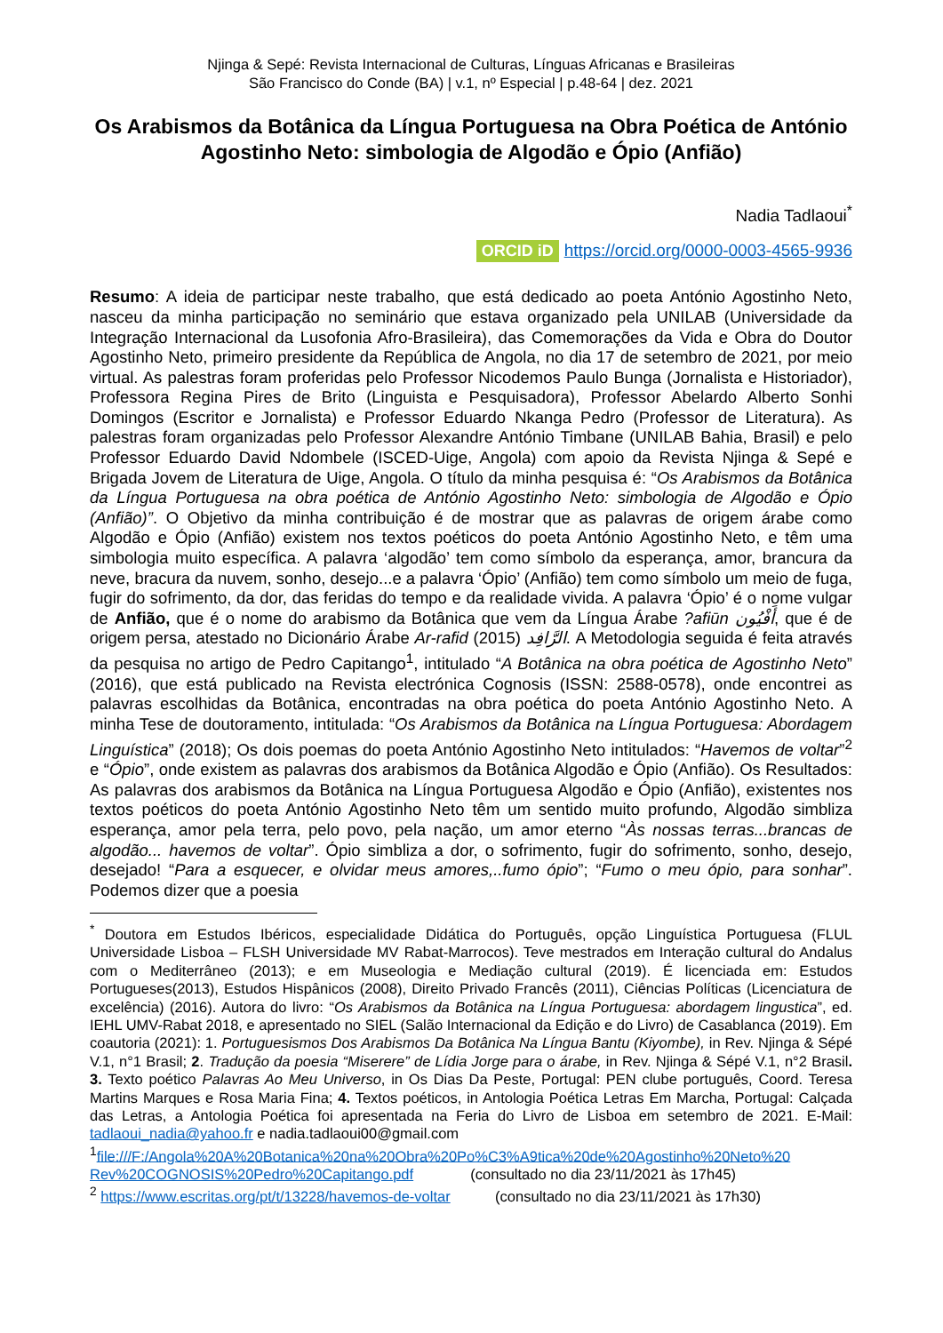Njinga & Sepé: Revista Internacional de Culturas, Línguas Africanas e Brasileiras
São Francisco do Conde (BA) | v.1, nº Especial | p.48-64 | dez. 2021
Os Arabismos da Botânica da Língua Portuguesa na Obra Poética de António Agostinho Neto: simbologia de Algodão e Ópio (Anfião)
Nadia Tadlaoui<sup>*</sup>
ORCID iD https://orcid.org/0000-0003-4565-9936
Resumo: A ideia de participar neste trabalho, que está dedicado ao poeta António Agostinho Neto, nasceu da minha participação no seminário que estava organizado pela UNILAB (Universidade da Integração Internacional da Lusofonia Afro-Brasileira), das Comemorações da Vida e Obra do Doutor Agostinho Neto, primeiro presidente da República de Angola, no dia 17 de setembro de 2021, por meio virtual. As palestras foram proferidas pelo Professor Nicodemos Paulo Bunga (Jornalista e Historiador), Professora Regina Pires de Brito (Linguista e Pesquisadora), Professor Abelardo Alberto Sonhi Domingos (Escritor e Jornalista) e Professor Eduardo Nkanga Pedro (Professor de Literatura). As palestras foram organizadas pelo Professor Alexandre António Timbane (UNILAB Bahia, Brasil) e pelo Professor Eduardo David Ndombele (ISCED-Uige, Angola) com apoio da Revista Njinga & Sepé e Brigada Jovem de Literatura de Uige, Angola. O título da minha pesquisa é: “Os Arabismos da Botânica da Língua Portuguesa na obra poética de António Agostinho Neto: simbologia de Algodão e Ópio (Anfião)”. O Objetivo da minha contribuição é de mostrar que as palavras de origem árabe como Algodão e Ópio (Anfião) existem nos textos poéticos do poeta António Agostinho Neto, e têm uma simbologia muito específica. A palavra ‘algodão’ tem como símbolo da esperança, amor, brancura da neve, bracura da nuvem, sonho, desejo...e a palavra ‘Ópio’ (Anfião) tem como símbolo um meio de fuga, fugir do sofrimento, da dor, das feridas do tempo e da realidade vivida. A palavra ‘Ópio’ é o nome vulgar de Anfião, que é o nome do arabismo da Botânica que vem da Língua Árabe ?afiūn أَفْيُون, que é de origem persa, atestado no Dicionário Árabe Ar-rafid الرَّافِد (2015). A Metodologia seguida é feita através da pesquisa no artigo de Pedro Capitango<sup>1</sup>, intitulado “A Botânica na obra poética de Agostinho Neto” (2016), que está publicado na Revista electrónica Cognosis (ISSN: 2588-0578), onde encontrei as palavras escolhidas da Botânica, encontradas na obra poética do poeta António Agostinho Neto. A minha Tese de doutoramento, intitulada: “Os Arabismos da Botânica na Língua Portuguesa: Abordagem Linguística” (2018); Os dois poemas do poeta António Agostinho Neto intitulados: “Havemos de voltar”<sup>2</sup> e “Ópio”, onde existem as palavras dos arabismos da Botânica Algodão e Ópio (Anfião). Os Resultados: As palavras dos arabismos da Botânica na Língua Portuguesa Algodão e Ópio (Anfião), existentes nos textos poéticos do poeta António Agostinho Neto têm um sentido muito profundo, Algodão simbliza esperança, amor pela terra, pelo povo, pela nação, um amor eterno “Às nossas terras...brancas de algodão... havemos de voltar”. Ópio simbliza a dor, o sofrimento, fugir do sofrimento, sonho, desejo, desejado! “Para a esquecer, e olvidar meus amores,..fumo ópio”; “Fumo o meu ópio, para sonhar”. Podemos dizer que a poesia
<sup>*</sup> Doutora em Estudos Ibéricos, especialidade Didática do Português, opção Linguística Portuguesa (FLUL Universidade Lisboa – FLSH Universidade MV Rabat-Marrocos). Teve mestrados em Interação cultural do Andalus com o Mediterrâneo (2013); e em Museologia e Mediação cultural (2019). É licenciada em: Estudos Portugueses(2013), Estudos Hispânicos (2008), Direito Privado Francês (2011), Ciências Políticas (Licenciatura de excelência) (2016). Autora do livro: “Os Arabismos da Botânica na Língua Portuguesa: abordagem lingustica”, ed. IEHL UMV-Rabat 2018, e apresentado no SIEL (Salão Internacional da Edição e do Livro) de Casablanca (2019). Em coautoria (2021): 1. Portuguesismos Dos Arabismos Da Botânica Na Língua Bantu (Kiyombe), in Rev. Njinga & Sépé V.1, n°1 Brasil; 2. Tradução da poesia “Miserere” de Lídia Jorge para o árabe, in Rev. Njinga & Sépé V.1, n°2 Brasil. 3. Texto poético Palavras Ao Meu Universo, in Os Dias Da Peste, Portugal: PEN clube português, Coord. Teresa Martins Marques e Rosa Maria Fina; 4. Textos poéticos, in Antologia Poética Letras Em Marcha, Portugal: Calçada das Letras, a Antologia Poética foi apresentada na Feria do Livro de Lisboa em setembro de 2021. E-Mail: tadlaoui_nadia@yahoo.fr e nadia.tadlaoui00@gmail.com
<sup>1</sup> file:///F:/Angola%20A%20Botanica%20na%20Obra%20Po%C3%A9tica%20de%20Agostinho%20Neto%20 Rev%20COGNOSIS%20Pedro%20Capitango.pdf (consultado no dia 23/11/2021 às 17h45)
<sup>2</sup> https://www.escritas.org/pt/t/13228/havemos-de-voltar (consultado no dia 23/11/2021 às 17h30)